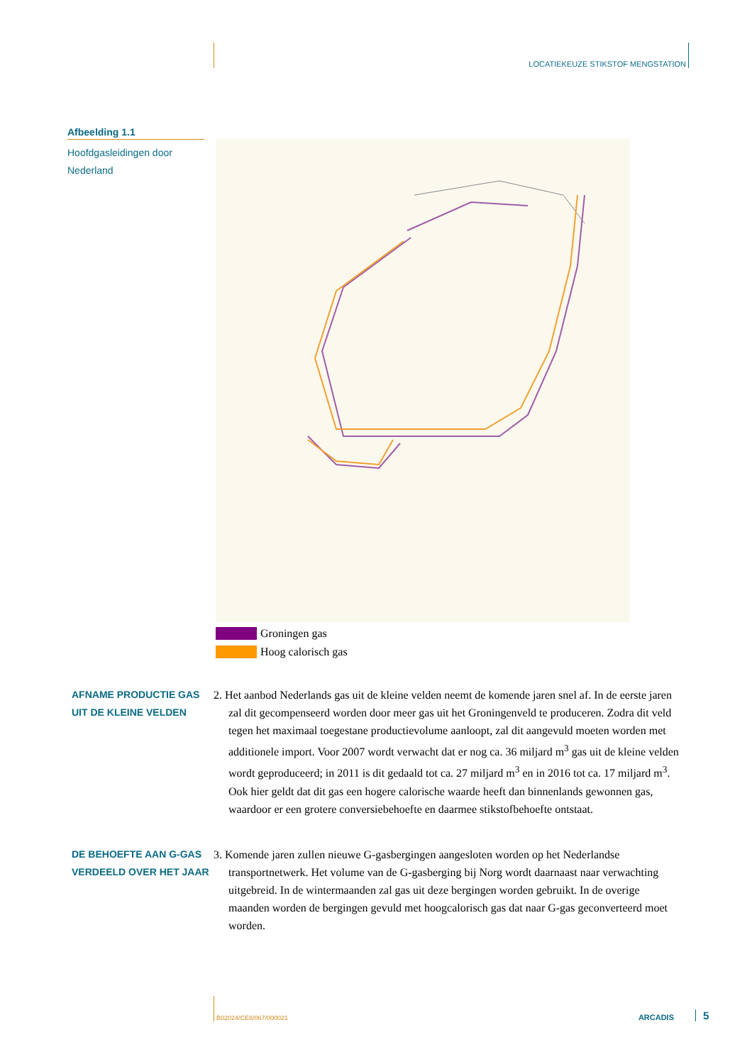LOCATIEKEUZE STIKSTOF MENGSTATION
Afbeelding 1.1
Hoofdgasleidingen door Nederland
Groningen gas
Hoog calorisch gas
AFNAME PRODUCTIE GAS UIT DE KLEINE VELDEN
2. Het aanbod Nederlands gas uit de kleine velden neemt de komende jaren snel af. In de eerste jaren zal dit gecompenseerd worden door meer gas uit het Groningenveld te produceren. Zodra dit veld tegen het maximaal toegestane productievolume aanloopt, zal dit aangevuld moeten worden met additionele import. Voor 2007 wordt verwacht dat er nog ca. 36 miljard m<sup>3</sup> gas uit de kleine velden wordt geproduceerd; in 2011 is dit gedaald tot ca. 27 miljard m<sup>3</sup> en in 2016 tot ca. 17 miljard m<sup>3</sup>. Ook hier geldt dat dit gas een hogere calorische waarde heeft dan binnenlands gewonnen gas, waardoor er een grotere conversiebehoefte en daarmee stikstofbehoefte ontstaat.
DE BEHOEFTE AAN G-GAS VERDEELD OVER HET JAAR
3. Komende jaren zullen nieuwe G-gasbergingen aangesloten worden op het Nederlandse transportnetwerk. Het volume van de G-gasberging bij Norg wordt daarnaast naar verwachting uitgebreid. In de wintermaanden zal gas uit deze bergingen worden gebruikt. In de overige maanden worden de bergingen gevuld met hoogcalorisch gas dat naar G-gas geconverteerd moet worden.
B02024/CE8/067/000021 ARCADIS 5